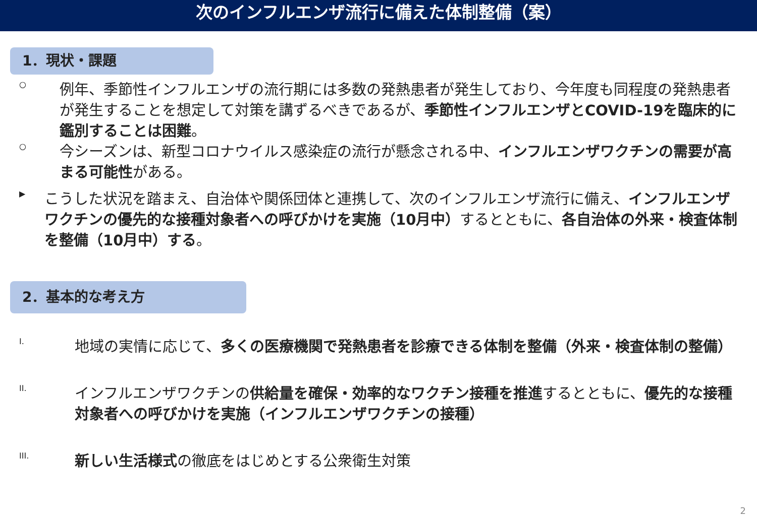次のインフルエンザ流行に備えた体制整備（案）
1．現状・課題
○
例年、季節性インフルエンザの流行期には多数の発熱患者が発生しており、今年度も同程度の発熱患者が発生することを想定して対策を講ずるべきであるが、季節性インフルエンザとCOVID-19を臨床的に鑑別することは困難。
○
今シーズンは、新型コロナウイルス感染症の流行が懸念される中、インフルエンザワクチンの需要が高まる可能性がある。
▶
こうした状況を踏まえ、自治体や関係団体と連携して、次のインフルエンザ流行に備え、インフルエンザワクチンの優先的な接種対象者への呼びかけを実施（10月中）するとともに、各自治体の外来・検査体制を整備（10月中）する。
2．基本的な考え方
I.
地域の実情に応じて、多くの医療機関で発熱患者を診療できる体制を整備（外来・検査体制の整備）
II.
インフルエンザワクチンの供給量を確保・効率的なワクチン接種を推進するとともに、優先的な接種対象者への呼びかけを実施（インフルエンザワクチンの接種）
III.
新しい生活様式の徹底をはじめとする公衆衛生対策
2